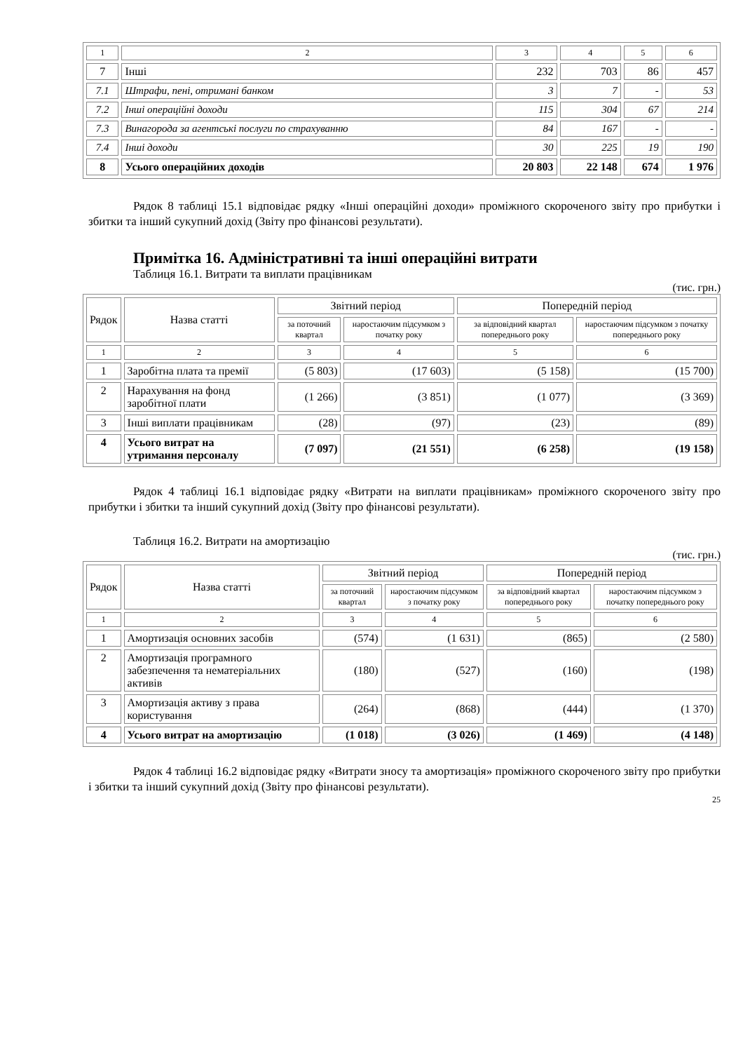| 1 | 2 | 3 | 4 | 5 | 6 |
| 7 | Інші | 232 | 703 | 86 | 457 |
| 7.1 | Штрафи, пені, отримані банком | 3 | 7 | - | 53 |
| 7.2 | Інші операційні доходи | 115 | 304 | 67 | 214 |
| 7.3 | Винагорода за агентські послуги по страхуванню | 84 | 167 | - | - |
| 7.4 | Інші доходи | 30 | 225 | 19 | 190 |
| 8 | Усього операційних доходів | 20 803 | 22 148 | 674 | 1 976 |
Рядок 8 таблиці 15.1 відповідає рядку «Інші операційні доходи» проміжного скороченого звіту про прибутки і збитки та інший сукупний дохід (Звіту про фінансові результати).
Примітка 16. Адміністративні та інші операційні витрати
Таблиця 16.1. Витрати та виплати працівникам
(тис. грн.)
| Рядок | Назва статті | Звітний період | | Попередній період | |
| | | за поточний квартал | наростаючим підсумком з початку року | за відповідний квартал попереднього року | наростаючим підсумком з початку попереднього року |
| 1 | 2 | 3 | 4 | 5 | 6 |
| 1 | Заробітна плата та премії | (5 803) | (17 603) | (5 158) | (15 700) |
| 2 | Нарахування на фонд заробітної плати | (1 266) | (3 851) | (1 077) | (3 369) |
| 3 | Інші виплати працівникам | (28) | (97) | (23) | (89) |
| 4 | Усього витрат на утримання персоналу | (7 097) | (21 551) | (6 258) | (19 158) |
Рядок 4 таблиці 16.1 відповідає рядку «Витрати на виплати працівникам» проміжного скороченого звіту про прибутки і збитки та інший сукупний дохід (Звіту про фінансові результати).
Таблиця 16.2. Витрати на амортизацію
(тис. грн.)
| Рядок | Назва статті | Звітний період | | Попередній період | |
| | | за поточний квартал | наростаючим підсумком з початку року | за відповідний квартал попереднього року | наростаючим підсумком з початку попереднього року |
| 1 | 2 | 3 | 4 | 5 | 6 |
| 1 | Амортизація основних засобів | (574) | (1 631) | (865) | (2 580) |
| 2 | Амортизація програмного забезпечення та нематеріальних активів | (180) | (527) | (160) | (198) |
| 3 | Амортизація активу з права користування | (264) | (868) | (444) | (1 370) |
| 4 | Усього витрат на амортизацію | (1 018) | (3 026) | (1 469) | (4 148) |
Рядок 4 таблиці 16.2 відповідає рядку «Витрати зносу та амортизація» проміжного скороченого звіту про прибутки і збитки та інший сукупний дохід (Звіту про фінансові результати).
25